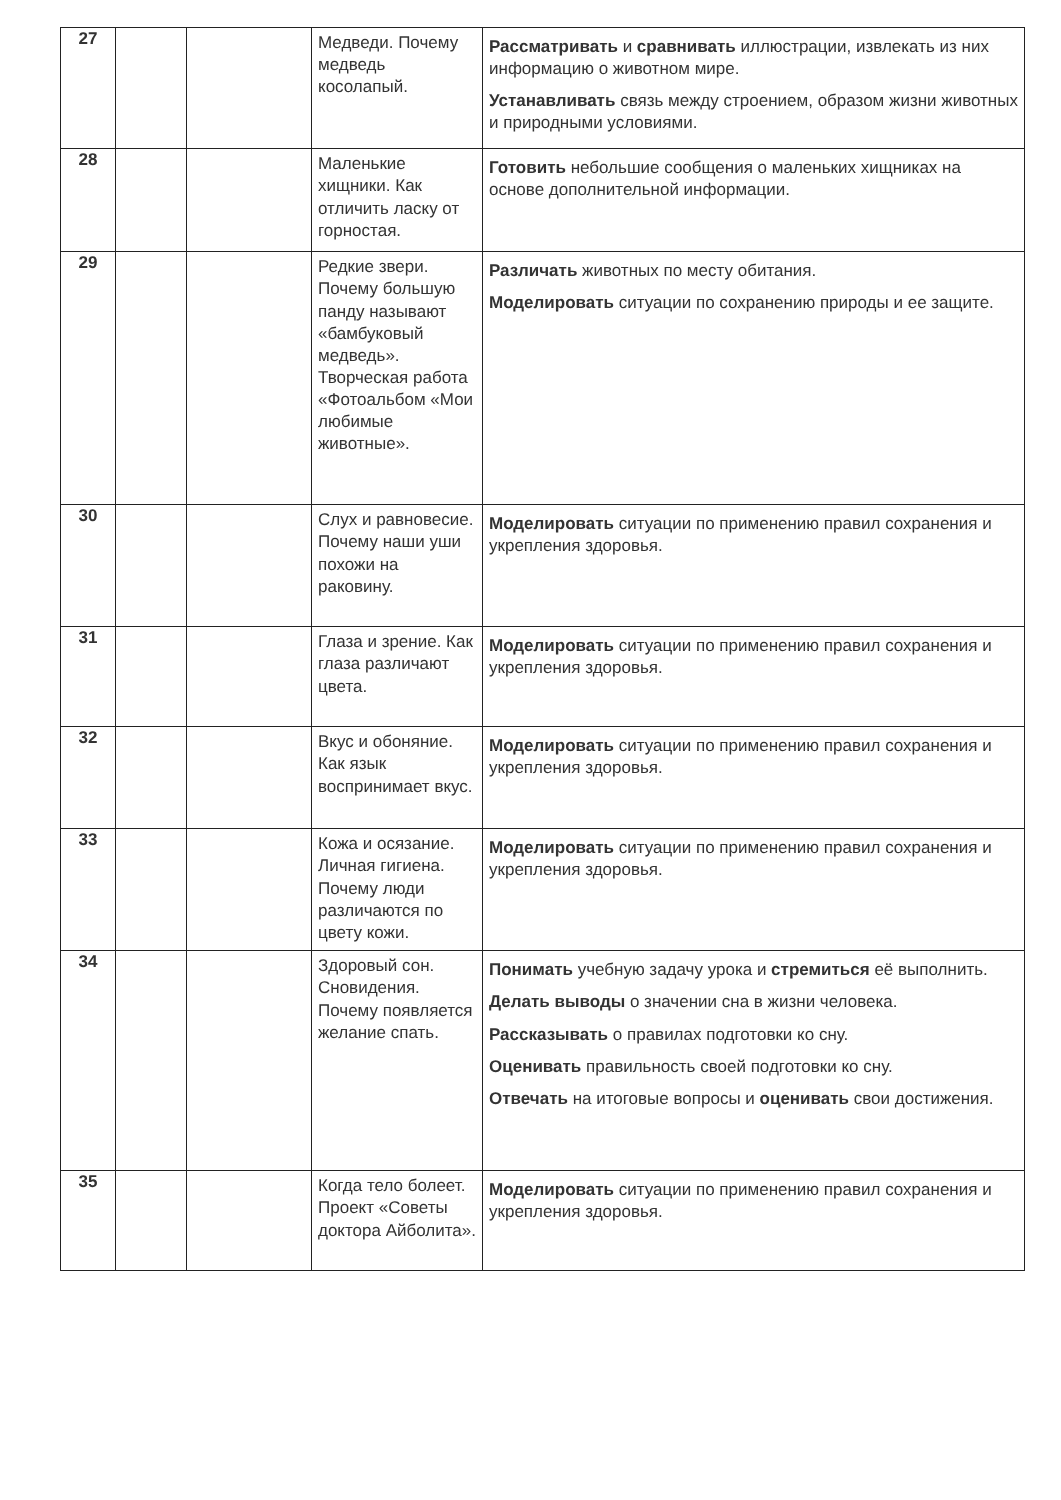| 27 | | | Медведи. Почему медведь косолапый. | Рассматривать и сравнивать иллюстрации, извлекать из них информацию о животном мире. Устанавливать связь между строением, образом жизни животных и природными условиями. |
| 28 | | | Маленькие хищники. Как отличить ласку от горностая. | Готовить небольшие сообщения о маленьких хищниках на основе дополнительной информации. |
| 29 | | | Редкие звери. Почему большую панду называют «бамбуковый медведь». Творческая работа «Фотоальбом «Мои любимые животные». | Различать животных по месту обитания. Моделировать ситуации по сохранению природы и ее защите. |
| 30 | | | Слух и равновесие. Почему наши уши похожи на раковину. | Моделировать ситуации по применению правил сохранения и укрепления здоровья. |
| 31 | | | Глаза и зрение. Как глаза различают цвета. | Моделировать ситуации по применению правил сохранения и укрепления здоровья. |
| 32 | | | Вкус и обоняние. Как язык воспринимает вкус. | Моделировать ситуации по применению правил сохранения и укрепления здоровья. |
| 33 | | | Кожа и осязание. Личная гигиена. Почему люди различаются по цвету кожи. | Моделировать ситуации по применению правил сохранения и укрепления здоровья. |
| 34 | | | Здоровый сон. Сновидения. Почему появляется желание спать. | Понимать учебную задачу урока и стремиться её выполнить. Делать выводы о значении сна в жизни человека. Рассказывать о правилах подготовки ко сну. Оценивать правильность своей подготовки ко сну. Отвечать на итоговые вопросы и оценивать свои достижения. |
| 35 | | | Когда тело болеет. Проект «Советы доктора Айболита». | Моделировать ситуации по применению правил сохранения и укрепления здоровья. |